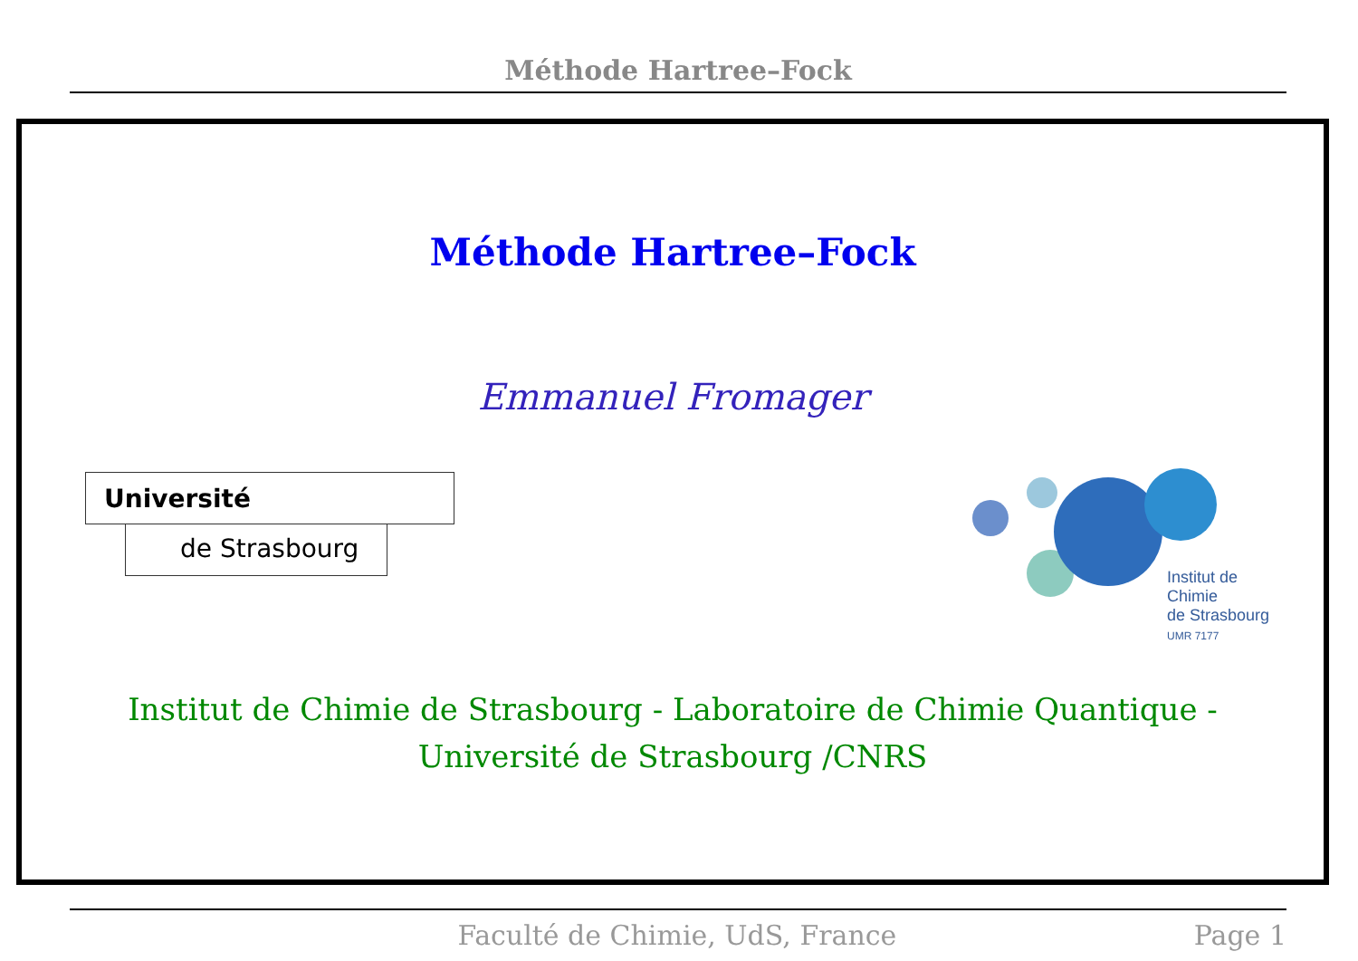Méthode Hartree–Fock
Méthode Hartree–Fock
Emmanuel Fromager
Université
de Strasbourg
Institut de Chimie
de Strasbourg
UMR 7177
Institut de Chimie de Strasbourg - Laboratoire de Chimie Quantique -
Université de Strasbourg /CNRS
Faculté de Chimie, UdS, France Page 1